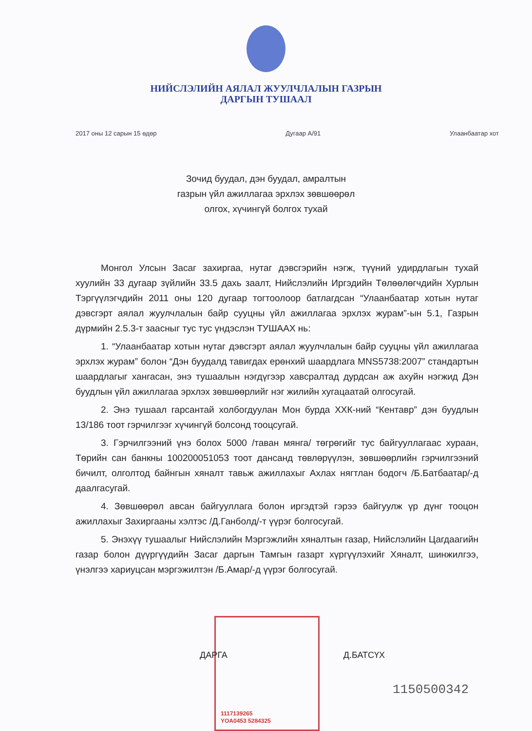НИЙСЛЭЛИЙН АЯЛАЛ ЖУУЛЧЛАЛЫН ГАЗРЫН
ДАРГЫН ТУШААЛ
2017 оны 12 сарын 15 өдөр Дугаар А/91 Улаанбаатар хот
Зочид буудал, дэн буудал, амралтын
газрын үйл ажиллагаа эрхлэх зөвшөөрөл
олгох, хүчингүй болгох тухай
Монгол Улсын Засаг захиргаа, нутаг дэвсгэрийн нэгж, түүний удирдлагын тухай хуулийн 33 дугаар зүйлийн 33.5 дахь заалт, Нийслэлийн Иргэдийн Төлөөлөгчдийн Хурлын Тэргүүлэгчдийн 2011 оны 120 дугаар тогтоолоор батлагдсан “Улаанбаатар хотын нутаг дэвсгэрт аялал жуулчлалын байр сууцны үйл ажиллагаа эрхлэх журам”-ын 5.1, Газрын дүрмийн 2.5.3-т заасныг тус тус үндэслэн ТУШААХ нь:
1. “Улаанбаатар хотын нутаг дэвсгэрт аялал жуулчлалын байр сууцны үйл ажиллагаа эрхлэх журам” болон “Дэн буудалд тавигдах ерөнхий шаардлага MNS5738:2007” стандартын шаардлагыг хангасан, энэ тушаалын нэгдүгээр хавсралтад дурдсан аж ахуйн нэгжид Дэн буудлын үйл ажиллагаа эрхлэх зөвшөөрлийг нэг жилийн хугацаатай олгосугай.
2. Энэ тушаал гарсантай холбогдуулан Мон бурда ХХК-ний “Кентавр” дэн буудлын 13/186 тоот гэрчилгээг хүчингүй болсонд тооцсугай.
3. Гэрчилгээний үнэ болох 5000 /таван мянга/ төгрөгийг тус байгууллагаас хураан, Төрийн сан банкны 100200051053 тоот дансанд төвлөрүүлэн, зөвшөөрлийн гэрчилгээний бичилт, олголтод байнгын хяналт тавьж ажиллахыг Ахлах нягтлан бодогч /Б.Батбаатар/-д даалгасугай.
4. Зөвшөөрөл авсан байгууллага болон иргэдтэй гэрээ байгуулж үр дүнг тооцон ажиллахыг Захиргааны хэлтэс /Д.Ганболд/-т үүрэг болгосугай.
5. Энэхүү тушаалыг Нийслэлийн Мэргэжлийн хяналтын газар, Нийслэлийн Цагдаагийн газар болон дүүргүүдийн Засаг даргын Тамгын газарт хүргүүлэхийг Хяналт, шинжилгээ, үнэлгээ хариуцсан мэргэжилтэн /Б.Амар/-д үүрэг болгосугай.
1117139265
YOA0453 5284325
ДАРГА Д.БАТСҮХ
1150500342